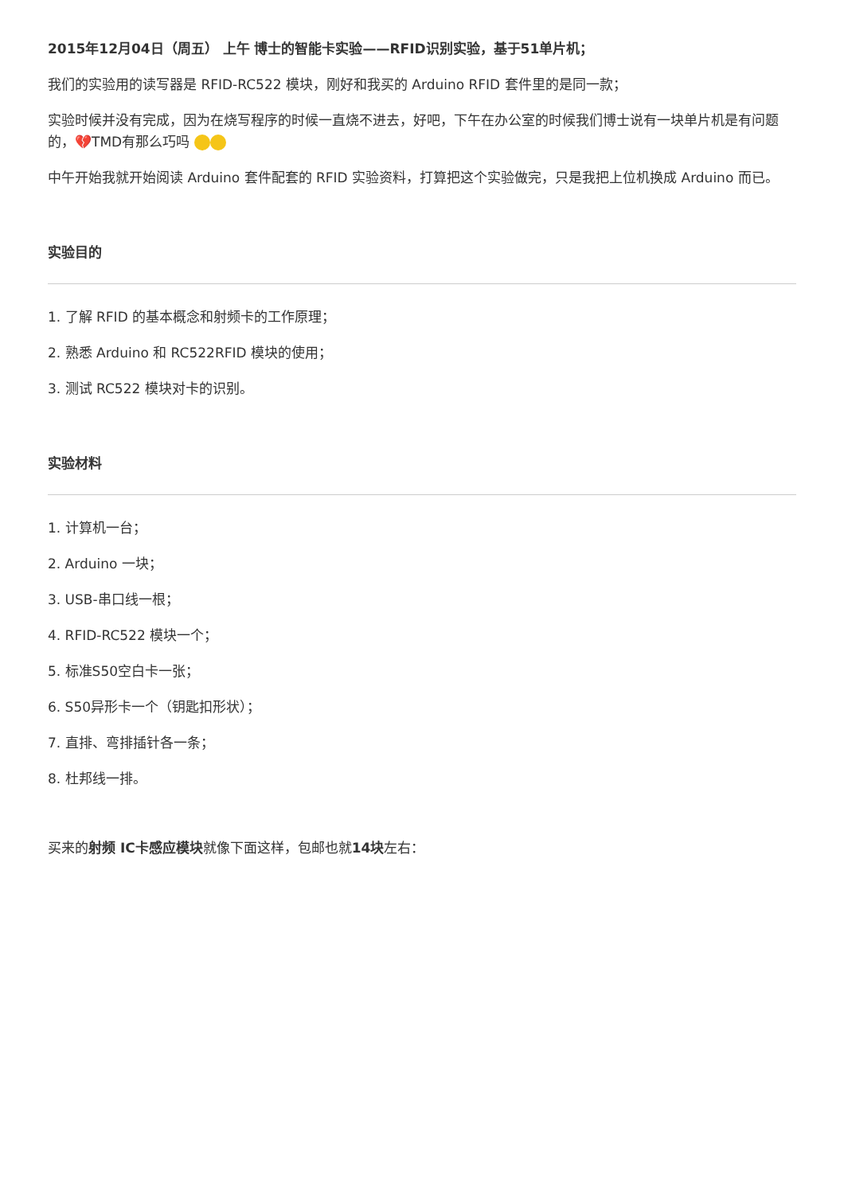2015年12月04日（周五） 上午 博士的智能卡实验——RFID识别实验，基于51单片机；
我们的实验用的读写器是 RFID-RC522 模块，刚好和我买的 Arduino RFID 套件里的是同一款；
实验时候并没有完成，因为在烧写程序的时候一直烧不进去，好吧，下午在办公室的时候我们博士说有一块单片机是有问题的，💔TMD有那么巧吗
中午开始我就开始阅读 Arduino 套件配套的 RFID 实验资料，打算把这个实验做完，只是我把上位机换成 Arduino 而已。
实验目的
1. 了解 RFID 的基本概念和射频卡的工作原理；
2. 熟悉 Arduino 和 RC522RFID 模块的使用；
3. 测试 RC522 模块对卡的识别。
实验材料
1. 计算机一台；
2. Arduino 一块；
3. USB-串口线一根；
4. RFID-RC522 模块一个；
5. 标准S50空白卡一张；
6. S50异形卡一个（钥匙扣形状）；
7. 直排、弯排插针各一条；
8. 杜邦线一排。
买来的射频 IC卡感应模块就像下面这样，包邮也就14块左右：